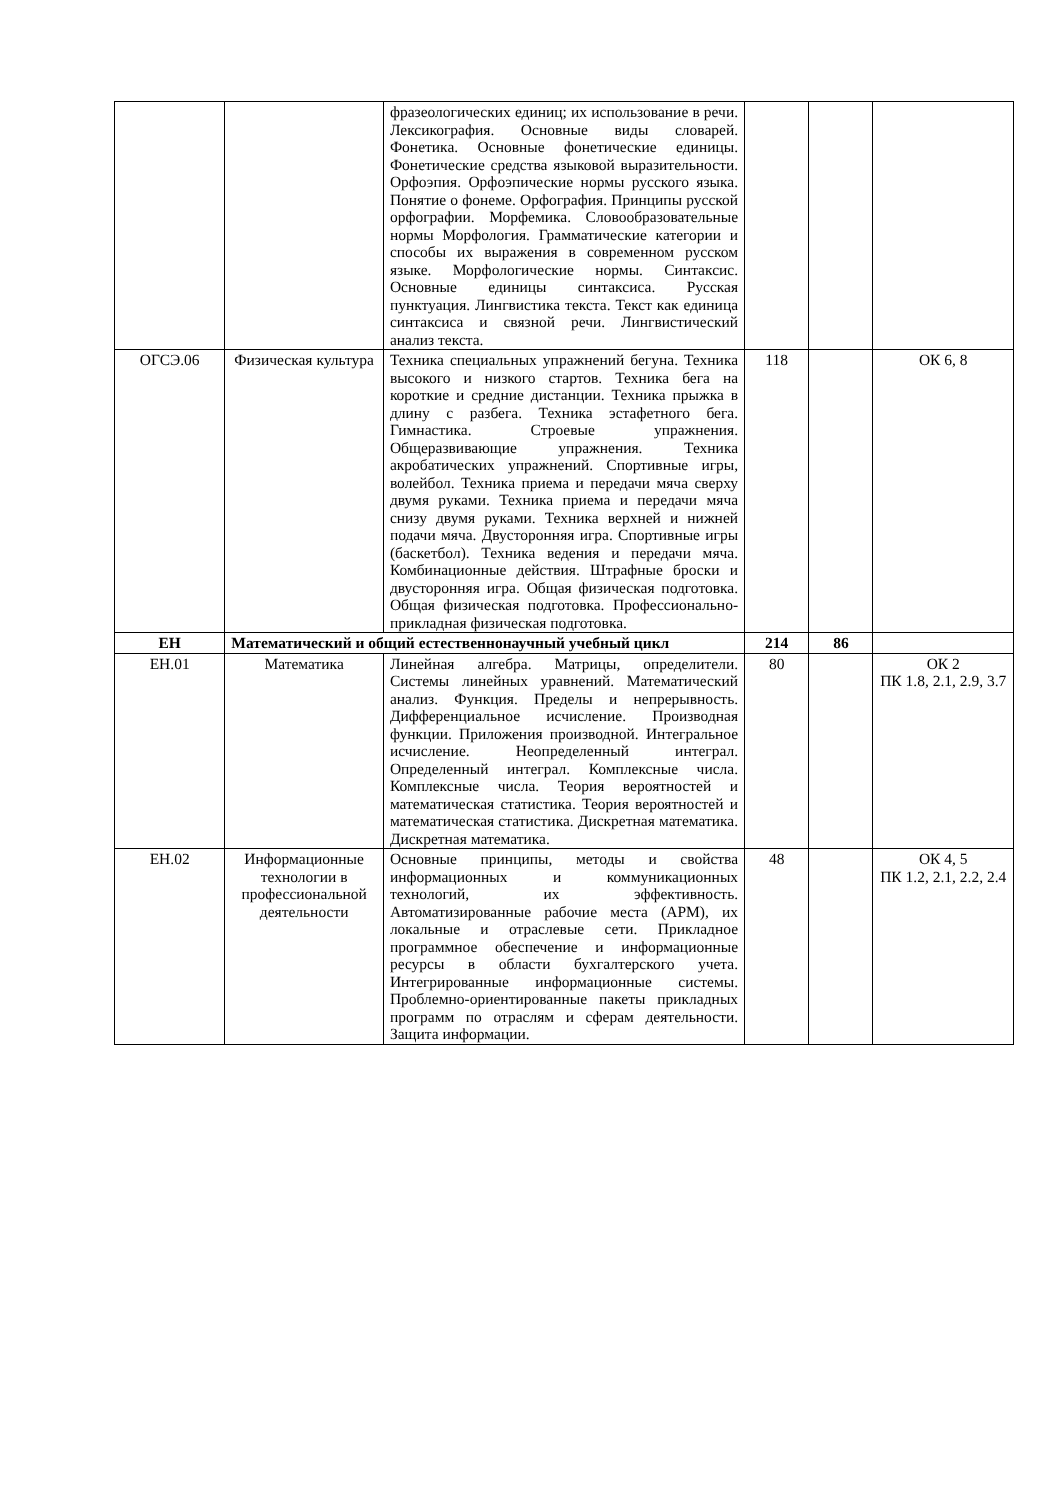| | | фразеологических единиц; их использование в речи. Лексикография. Основные виды словарей. Фонетика. Основные фонетические единицы. Фонетические средства языковой выразительности. Орфоэпия. Орфоэпические нормы русского языка. Понятие о фонеме. Орфография. Принципы русской орфографии. Морфемика. Словообразовательные нормы Морфология. Грамматические категории и способы их выражения в современном русском языке. Морфологические нормы. Синтаксис. Основные единицы синтаксиса. Русская пунктуация. Лингвистика текста. Текст как единица синтаксиса и связной речи. Лингвистический анализ текста. | | | |
| ОГСЭ.06 | Физическая культура | Техника специальных упражнений бегуна. Техника высокого и низкого стартов. Техника бега на короткие и средние дистанции. Техника прыжка в длину с разбега. Техника эстафетного бега. Гимнастика. Строевые упражнения. Общеразвивающие упражнения. Техника акробатических упражнений. Спортивные игры, волейбол. Техника приема и передачи мяча сверху двумя руками. Техника приема и передачи мяча снизу двумя руками. Техника верхней и нижней подачи мяча. Двусторонняя игра. Спортивные игры (баскетбол). Техника ведения и передачи мяча. Комбинационные действия. Штрафные броски и двусторонняя игра. Общая физическая подготовка. Общая физическая подготовка. Профессионально-прикладная физическая подготовка. | 118 | | ОК 6, 8 |
| ЕН | Математический и общий естественнонаучный учебный цикл | | 214 | 86 | |
| ЕН.01 | Математика | Линейная алгебра. Матрицы, определители. Системы линейных уравнений. Математический анализ. Функция. Пределы и непрерывность. Дифференциальное исчисление. Производная функции. Приложения производной. Интегральное исчисление. Неопределенный интеграл. Определенный интеграл. Комплексные числа. Комплексные числа. Теория вероятностей и математическая статистика. Теория вероятностей и математическая статистика. Дискретная математика. Дискретная математика. | 80 | | ОК 2 ПК 1.8, 2.1, 2.9, 3.7 |
| ЕН.02 | Информационные технологии в профессиональной деятельности | Основные принципы, методы и свойства информационных и коммуникационных технологий, их эффективность. Автоматизированные рабочие места (АРМ), их локальные и отраслевые сети. Прикладное программное обеспечение и информационные ресурсы в области бухгалтерского учета. Интегрированные информационные системы. Проблемно-ориентированные пакеты прикладных программ по отраслям и сферам деятельности. Защита информации. | 48 | | ОК 4, 5 ПК 1.2, 2.1, 2.2, 2.4 |